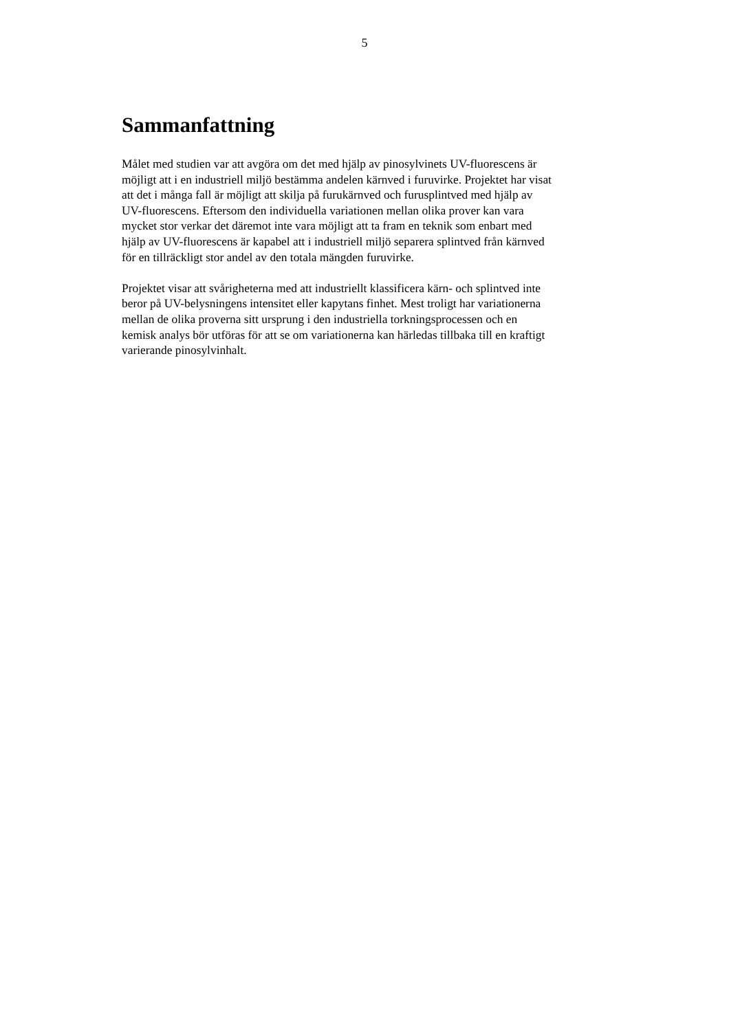5
Sammanfattning
Målet med studien var att avgöra om det med hjälp av pinosylvinets UV-fluorescens är
möjligt att i en industriell miljö bestämma andelen kärnved i furuvirke. Projektet har visat
att det i många fall är möjligt att skilja på furukärnved och furusplintved med hjälp av
UV-fluorescens. Eftersom den individuella variationen mellan olika prover kan vara
mycket stor verkar det däremot inte vara möjligt att ta fram en teknik som enbart med
hjälp av UV-fluorescens är kapabel att i industriell miljö separera splintved från kärnved
för en tillräckligt stor andel av den totala mängden furuvirke.
Projektet visar att svårigheterna med att industriellt klassificera kärn- och splintved inte
beror på UV-belysningens intensitet eller kapytans finhet. Mest troligt har variationerna
mellan de olika proverna sitt ursprung i den industriella torkningsprocessen och en
kemisk analys bör utföras för att se om variationerna kan härledas tillbaka till en kraftigt
varierande pinosylvinhalt.